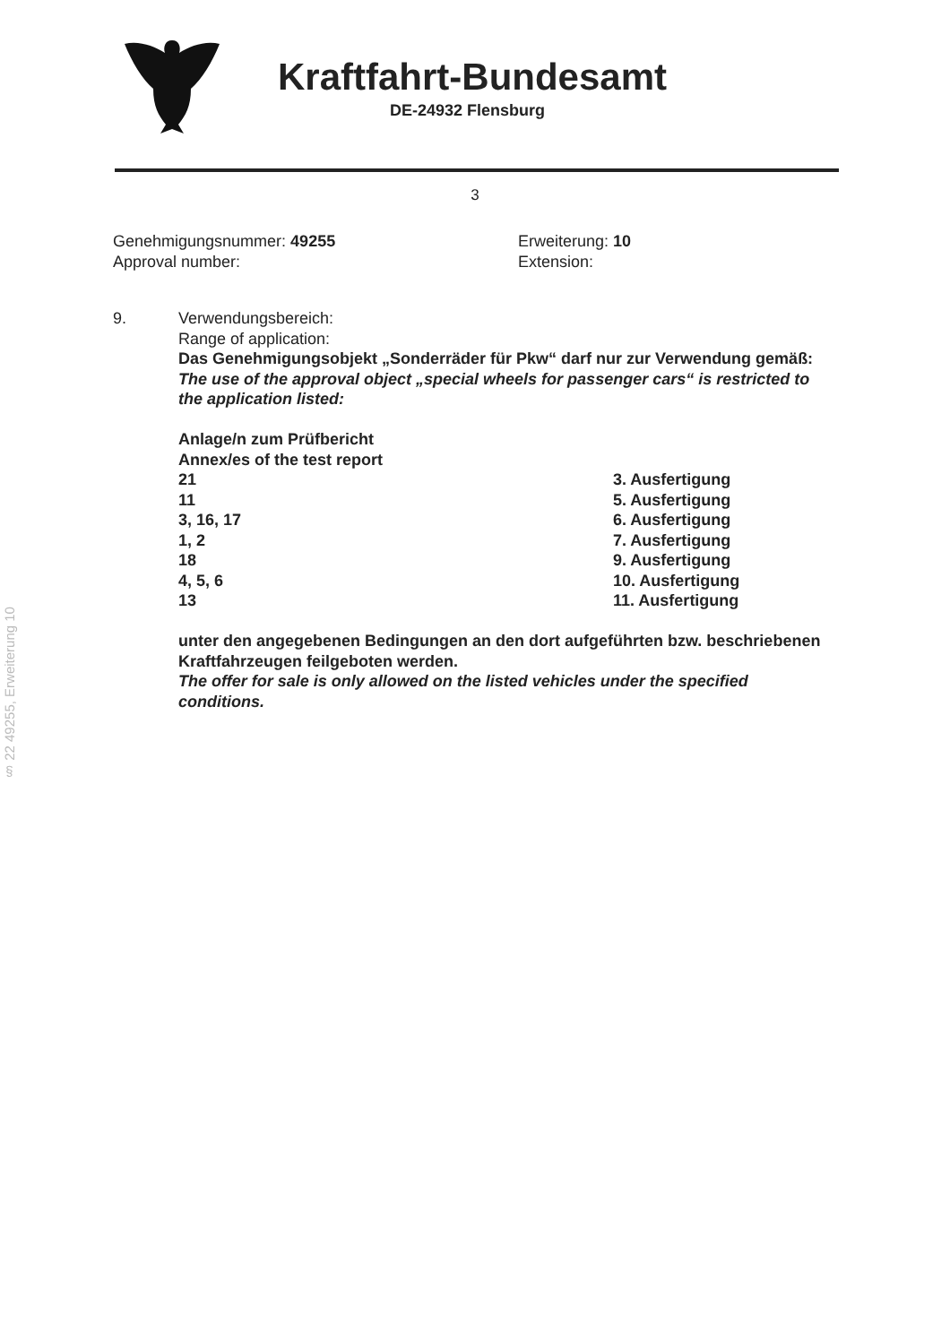Kraftfahrt-Bundesamt
DE-24932 Flensburg
3
Genehmigungsnummer: 49255
Approval number:
Erweiterung: 10
Extension:
9. Verwendungsbereich:
Range of application:
Das Genehmigungsobjekt „Sonderräder für Pkw“ darf nur zur Verwendung gemäß:
The use of the approval object „special wheels for passenger cars“ is restricted to the application listed:
Anlage/n zum Prüfbericht
Annex/es of the test report
| 21 | 3. Ausfertigung |
| 11 | 5. Ausfertigung |
| 3, 16, 17 | 6. Ausfertigung |
| 1, 2 | 7. Ausfertigung |
| 18 | 9. Ausfertigung |
| 4, 5, 6 | 10. Ausfertigung |
| 13 | 11. Ausfertigung |
unter den angegebenen Bedingungen an den dort aufgeführten bzw. beschriebenen Kraftfahrzeugen feilgeboten werden.
The offer for sale is only allowed on the listed vehicles under the specified conditions.
§ 22 49255, Erweiterung 10